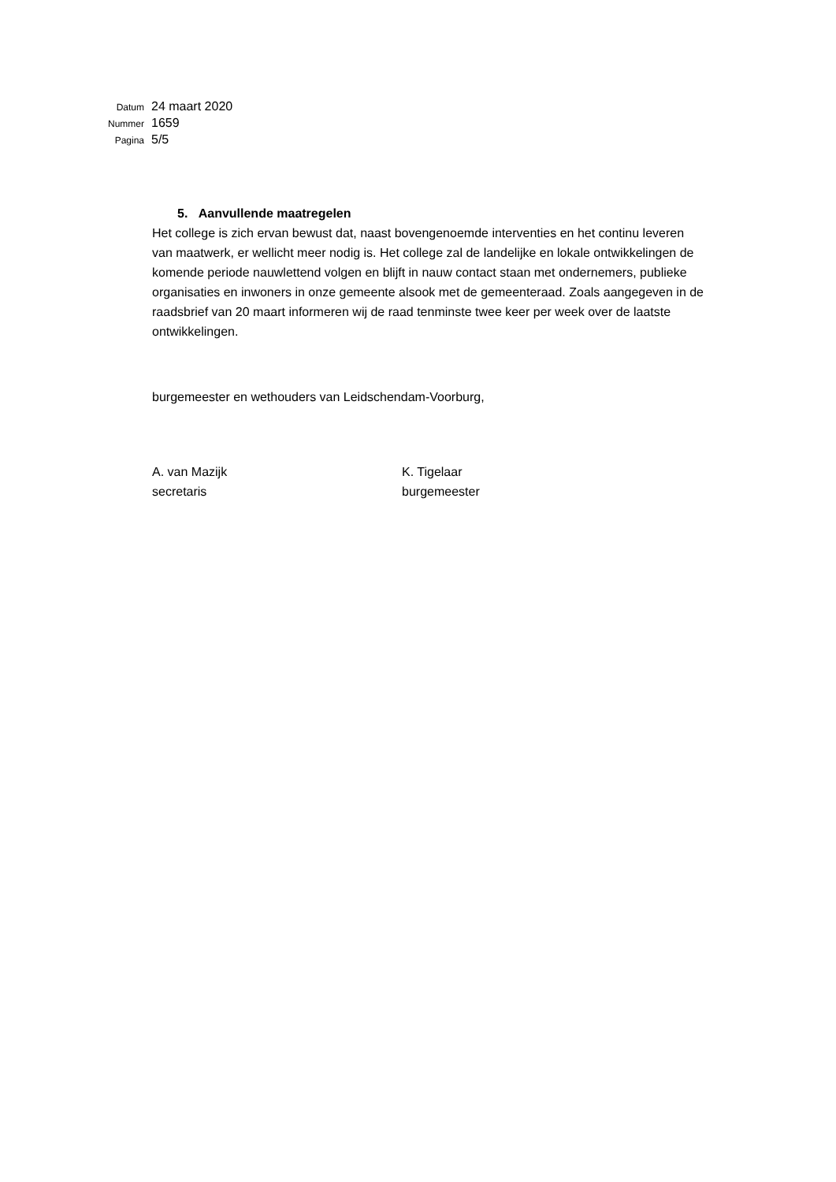Datum 24 maart 2020
Nummer 1659
Pagina 5/5
5. Aanvullende maatregelen
Het college is zich ervan bewust dat, naast bovengenoemde interventies en het continu leveren van maatwerk, er wellicht meer nodig is. Het college zal de landelijke en lokale ontwikkelingen de komende periode nauwlettend volgen en blijft in nauw contact staan met ondernemers, publieke organisaties en inwoners in onze gemeente alsook met de gemeenteraad. Zoals aangegeven in de raadsbrief van 20 maart informeren wij de raad tenminste twee keer per week over de laatste ontwikkelingen.
burgemeester en wethouders van Leidschendam-Voorburg,
A. van Mazijk
secretaris
K. Tigelaar
burgemeester